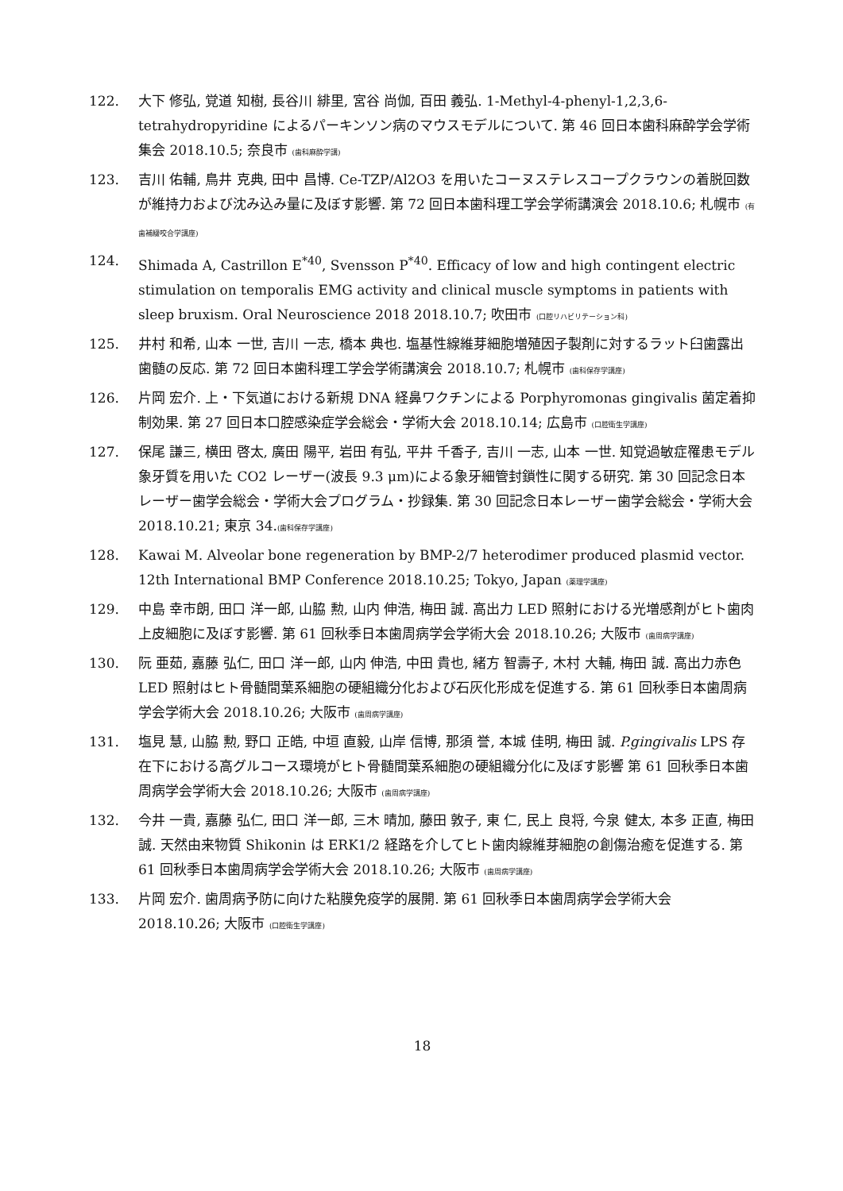122. 大下 修弘, 覚道 知樹, 長谷川 緋里, 宮谷 尚伽, 百田 義弘. 1-Methyl-4-phenyl-1,2,3,6- tetrahydropyridine によるパーキンソン病のマウスモデルについて. 第 46 回日本歯科麻酔学会学術集会 2018.10.5; 奈良市 (歯科麻酔学講)
123. 吉川 佑輔, 鳥井 克典, 田中 昌博. Ce-TZP/Al2O3 を用いたコーヌステレスコープクラウンの着脱回数が維持力および沈み込み量に及ぼす影響. 第 72 回日本歯科理工学会学術講演会 2018.10.6; 札幌市 (有歯補綴咬合学講座)
124. Shimada A, Castrillon E<sup>*40</sup>, Svensson P<sup>*40</sup>. Efficacy of low and high contingent electric stimulation on temporalis EMG activity and clinical muscle symptoms in patients with sleep bruxism. Oral Neuroscience 2018 2018.10.7; 吹田市 (口腔リハビリテーション科)
125. 井村 和希, 山本 一世, 吉川 一志, 橋本 典也. 塩基性線維芽細胞増殖因子製剤に対するラット臼歯露出歯髄の反応. 第 72 回日本歯科理工学会学術講演会 2018.10.7; 札幌市 (歯科保存学講座)
126. 片岡 宏介. 上・下気道における新規 DNA 経鼻ワクチンによる Porphyromonas gingivalis 菌定着抑制効果. 第 27 回日本口腔感染症学会総会・学術大会 2018.10.14; 広島市 (口腔衛生学講座)
127. 保尾 謙三, 横田 啓太, 廣田 陽平, 岩田 有弘, 平井 千香子, 吉川 一志, 山本 一世. 知覚過敏症罹患モデル象牙質を用いた CO2 レーザー(波長 9.3 μm)による象牙細管封鎖性に関する研究. 第 30 回記念日本レーザー歯学会総会・学術大会プログラム・抄録集. 第 30 回記念日本レーザー歯学会総会・学術大会 2018.10.21; 東京 34.(歯科保存学講座)
128. Kawai M. Alveolar bone regeneration by BMP-2/7 heterodimer produced plasmid vector. 12th International BMP Conference 2018.10.25; Tokyo, Japan (薬理学講座)
129. 中島 幸市朗, 田口 洋一郎, 山脇 勲, 山内 伸浩, 梅田 誠. 高出力 LED 照射における光増感剤がヒト歯肉上皮細胞に及ぼす影響. 第 61 回秋季日本歯周病学会学術大会 2018.10.26; 大阪市 (歯周病学講座)
130. 阮 亜茹, 嘉藤 弘仁, 田口 洋一郎, 山内 伸浩, 中田 貴也, 緒方 智壽子, 木村 大輔, 梅田 誠. 高出力赤色 LED 照射はヒト骨髄間葉系細胞の硬組織分化および石灰化形成を促進する. 第 61 回秋季日本歯周病学会学術大会 2018.10.26; 大阪市 (歯周病学講座)
131. 塩見 慧, 山脇 勲, 野口 正皓, 中垣 直毅, 山岸 信博, 那須 誉, 本城 佳明, 梅田 誠. P.gingivalis LPS 存在下における高グルコース環境がヒト骨髄間葉系細胞の硬組織分化に及ぼす影響 第 61 回秋季日本歯周病学会学術大会 2018.10.26; 大阪市 (歯周病学講座)
132. 今井 一貴, 嘉藤 弘仁, 田口 洋一郎, 三木 晴加, 藤田 敦子, 東 仁, 民上 良将, 今泉 健太, 本多 正直, 梅田 誠. 天然由来物質 Shikonin は ERK1/2 経路を介してヒト歯肉線維芽細胞の創傷治癒を促進する. 第 61 回秋季日本歯周病学会学術大会 2018.10.26; 大阪市 (歯周病学講座)
133. 片岡 宏介. 歯周病予防に向けた粘膜免疫学的展開. 第 61 回秋季日本歯周病学会学術大会 2018.10.26; 大阪市 (口腔衛生学講座)
18